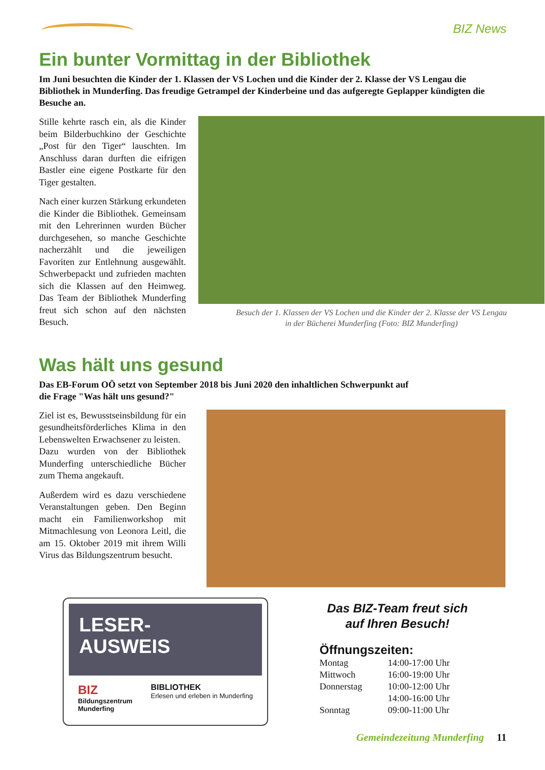BIZ News
Ein bunter Vormittag in der Bibliothek
Im Juni besuchten die Kinder der 1. Klassen der VS Lochen und die Kinder der 2. Klasse der VS Lengau die Bibliothek in Munderfing. Das freudige Getrampel der Kinderbeine und das aufgeregte Geplapper kündigten die Besuche an.
Stille kehrte rasch ein, als die Kinder beim Bilderbuchkino der Geschichte „Post für den Tiger“ lauschten. Im Anschluss daran durften die eifrigen Bastler eine eigene Postkarte für den Tiger gestalten.
Nach einer kurzen Stärkung erkundeten die Kinder die Bibliothek. Gemeinsam mit den Lehrerinnen wurden Bücher durchgesehen, so manche Geschichte nacherzählt und die jeweiligen Favoriten zur Entlehnung ausgewählt. Schwerbepackt und zufrieden machten sich die Klassen auf den Heimweg. Das Team der Bibliothek Munderfing freut sich schon auf den nächsten Besuch.
Besuch der 1. Klassen der VS Lochen und die Kinder der 2. Klasse der VS Lengau
in der Bücherei Munderfing (Foto: BIZ Munderfing)
Was hält uns gesund
Das EB-Forum OÖ setzt von September 2018 bis Juni 2020 den inhaltlichen Schwerpunkt auf
die Frage "Was hält uns gesund?"
Ziel ist es, Bewusstseinsbildung für ein gesundheitsförderliches Klima in den Lebenswelten Erwachsener zu leisten.
Dazu wurden von der Bibliothek Munderfing unterschiedliche Bücher zum Thema angekauft.
Außerdem wird es dazu verschiedene Veranstaltungen geben. Den Beginn macht ein Familienworkshop mit Mitmachlesung von Leonora Leitl, die am 15. Oktober 2019 mit ihrem Willi Virus das Bildungszentrum besucht.
LESER-
AUSWEIS
BIZ
Bildungszentrum
Munderfing
BIBLIOTHEK
Erlesen und erleben in Munderfing
Das BIZ-Team freut sich
auf Ihren Besuch!
Öffnungszeiten:
| Montag | 14:00-17:00 Uhr |
| Mittwoch | 16:00-19:00 Uhr |
| Donnerstag | 10:00-12:00 Uhr |
| | 14:00-16:00 Uhr |
| Sonntag | 09:00-11:00 Uhr |
Gemeindezeitung Munderfing 11